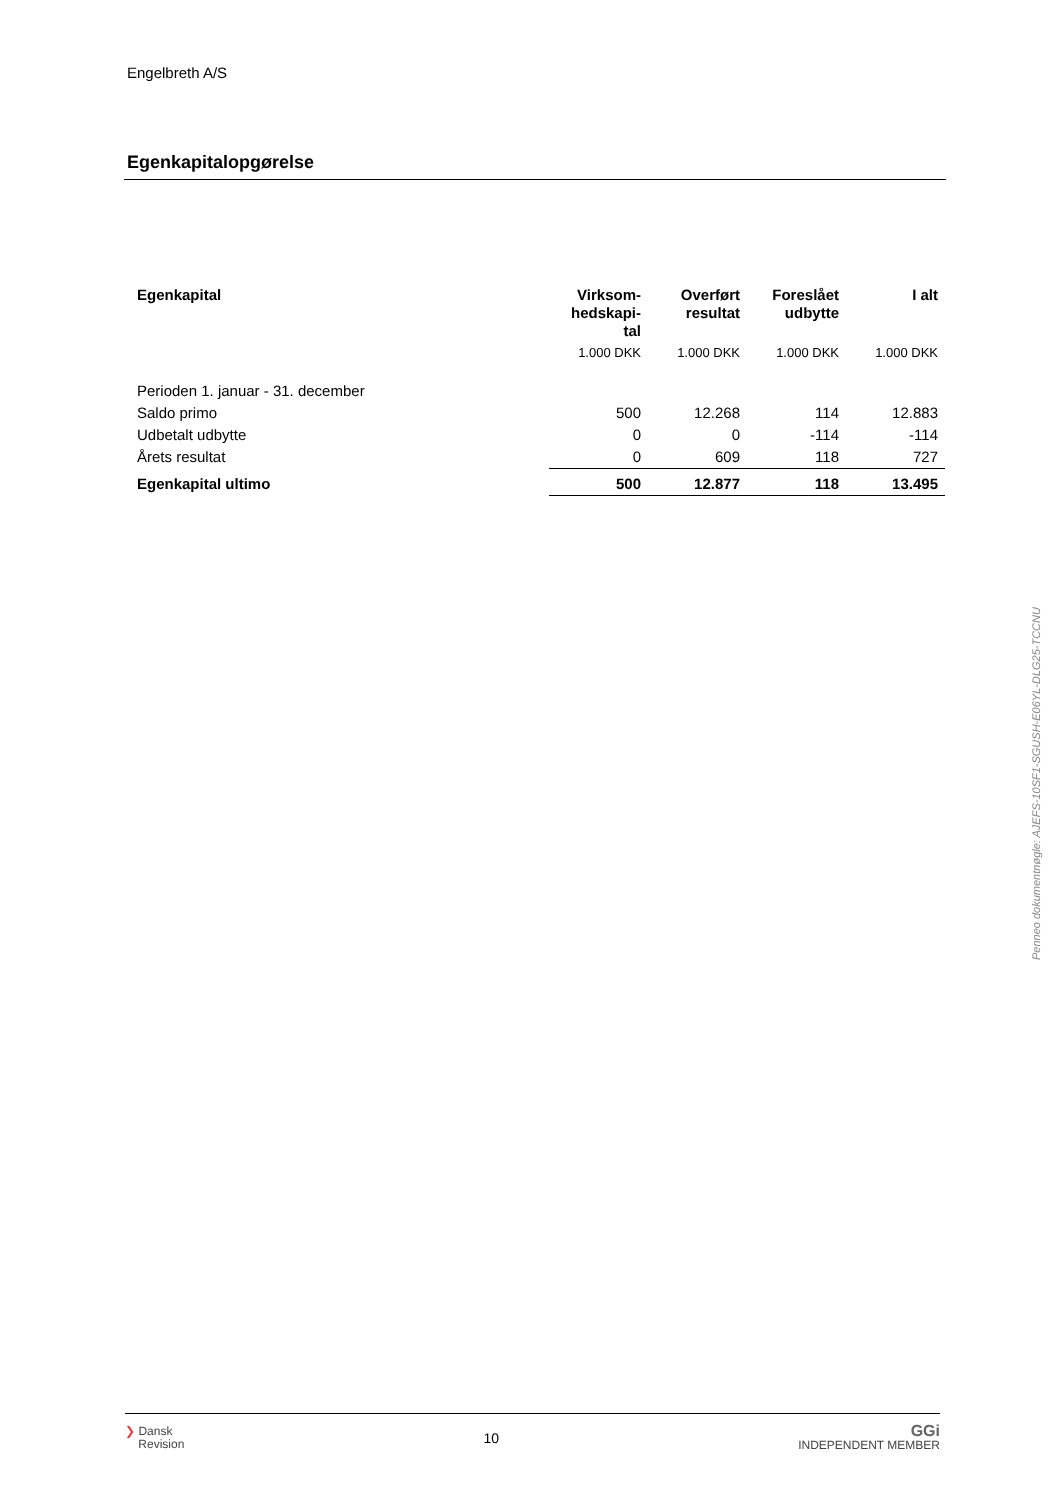Engelbreth A/S
Egenkapitalopgørelse
| Egenkapital | Virksom- hedskapi- tal | Overført resultat | Foreslået udbytte | I alt |
| --- | --- | --- | --- | --- |
| | 1.000 DKK | 1.000 DKK | 1.000 DKK | 1.000 DKK |
| Perioden 1. januar - 31. december | | | | |
| Saldo primo | 500 | 12.268 | 114 | 12.883 |
| Udbetalt udbytte | 0 | 0 | -114 | -114 |
| Årets resultat | 0 | 609 | 118 | 727 |
| Egenkapital ultimo | 500 | 12.877 | 118 | 13.495 |
Penneo dokumentnøgle: AJEFS-10SF1-SGUSH-E06YL-DLG25-TCCNU
❯ Dansk
Revision
10
GGi
INDEPENDENT MEMBER